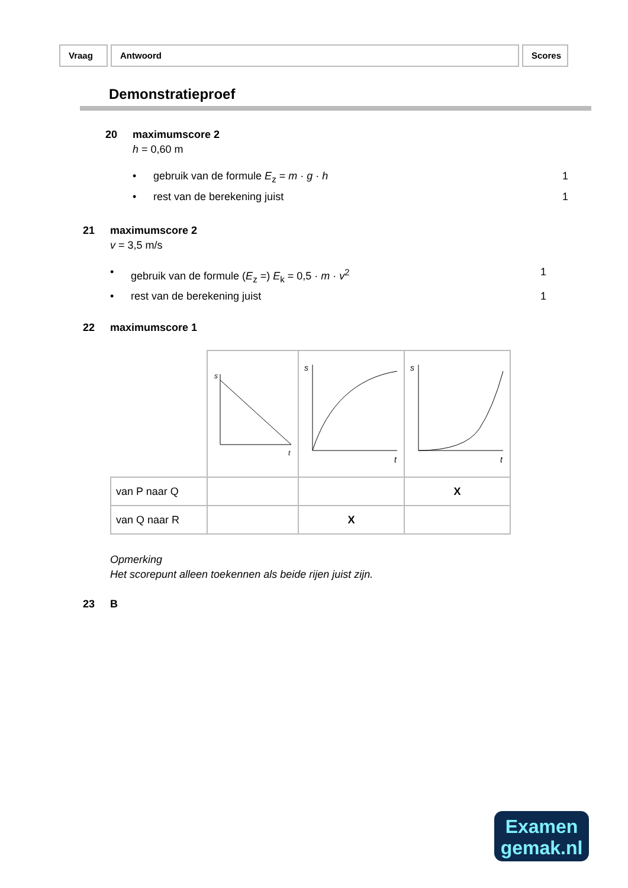Vraag Antwoord Scores
Demonstratieproef
20 maximumscore 2
h = 0,60 m
• gebruik van de formule E<sub>z</sub> = m · g · h 1
• rest van de berekening juist 1
21 maximumscore 2
v = 3,5 m/s
• gebruik van de formule (E<sub>z</sub> =) E<sub>k</sub> = 0,5 · m · v<sup>2</sup> 1
• rest van de berekening juist 1
22 maximumscore 1
| | s t | s t | s t |
| van P naar Q | | | X |
| van Q naar R | | X | |
Opmerking
Het scorepunt alleen toekennen als beide rijen juist zijn.
23 B
Examen
gemak.nl